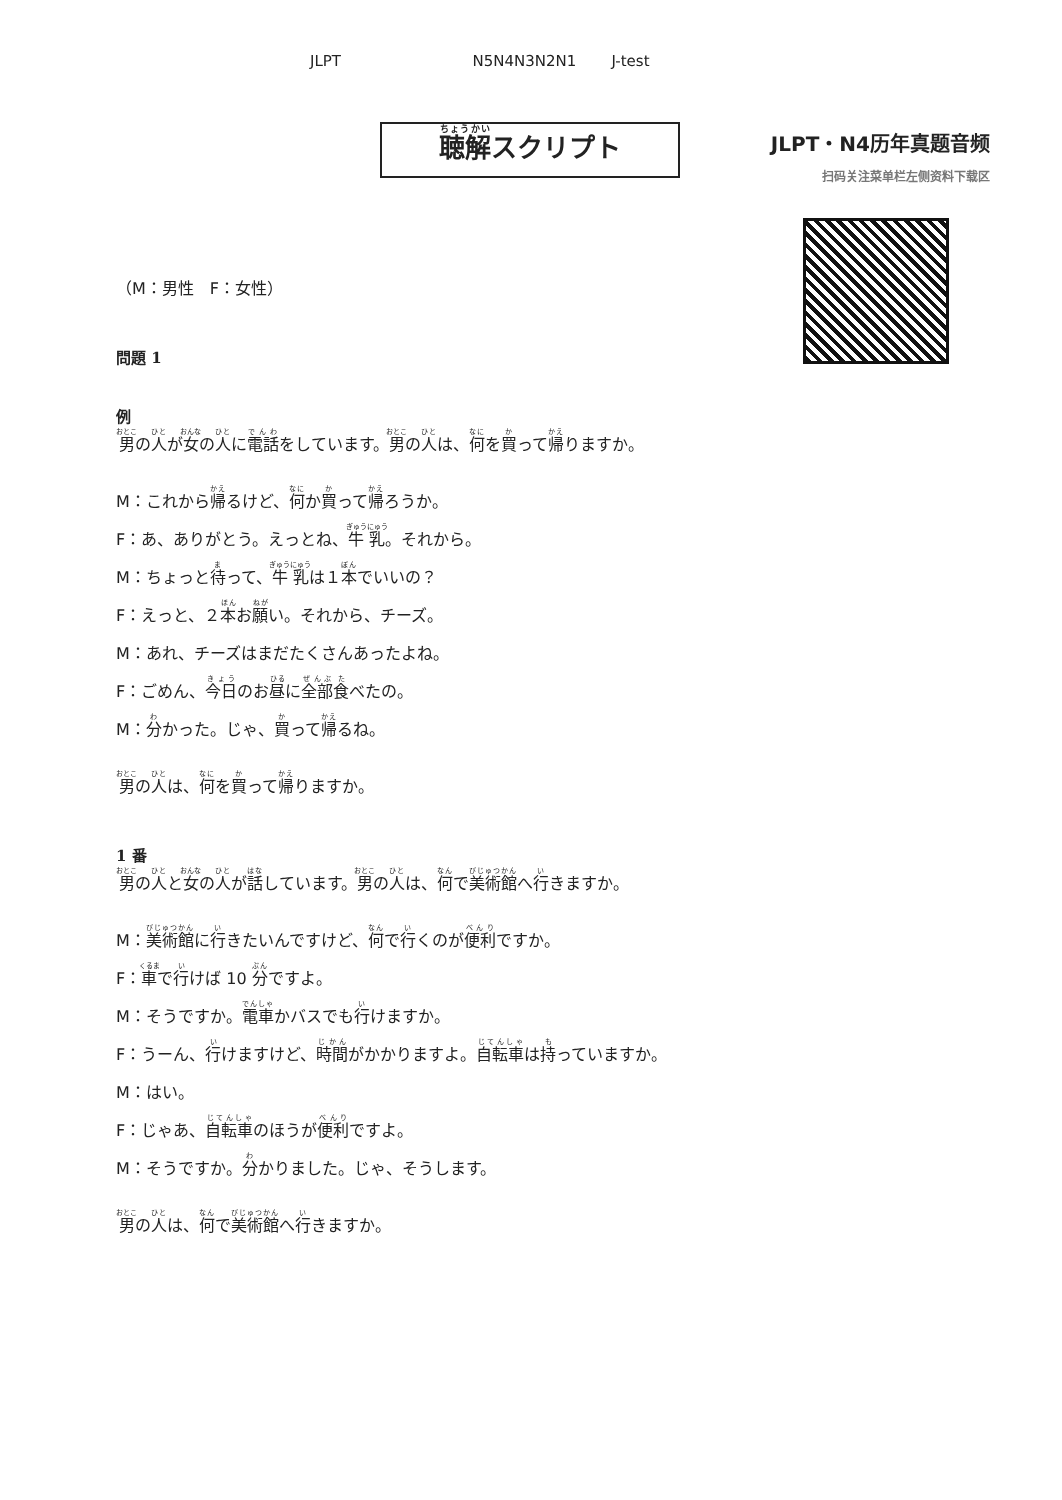JLPT N5N4N3N2N1 J-test
聴解スクリプト
JLPT・N4历年真题音频
扫码关注菜单栏左侧资料下载区
（M：男性　F：女性）
問題 1
例
男の人が女の人に電話をしています。男の人は、何を買って帰りますか。
M：これから帰るけど、何か買って帰ろうか。
F：あ、ありがとう。えっとね、牛乳。それから。
M：ちょっと待って、牛乳は１本でいいの？
F：えっと、２本お願い。それから、チーズ。
M：あれ、チーズはまだたくさんあったよね。
F：ごめん、今日のお昼に全部食べたの。
M：分かった。じゃ、買って帰るね。
男の人は、何を買って帰りますか。
1 番
男の人と女の人が話しています。男の人は、何で美術館へ行きますか。
M：美術館に行きたいんですけど、何で行くのが便利ですか。
F：車で行けば 10 分ですよ。
M：そうですか。電車かバスでも行けますか。
F：うーん、行けますけど、時間がかかりますよ。自転車は持っていますか。
M：はい。
F：じゃあ、自転車のほうが便利ですよ。
M：そうですか。分かりました。じゃ、そうします。
男の人は、何で美術館へ行きますか。